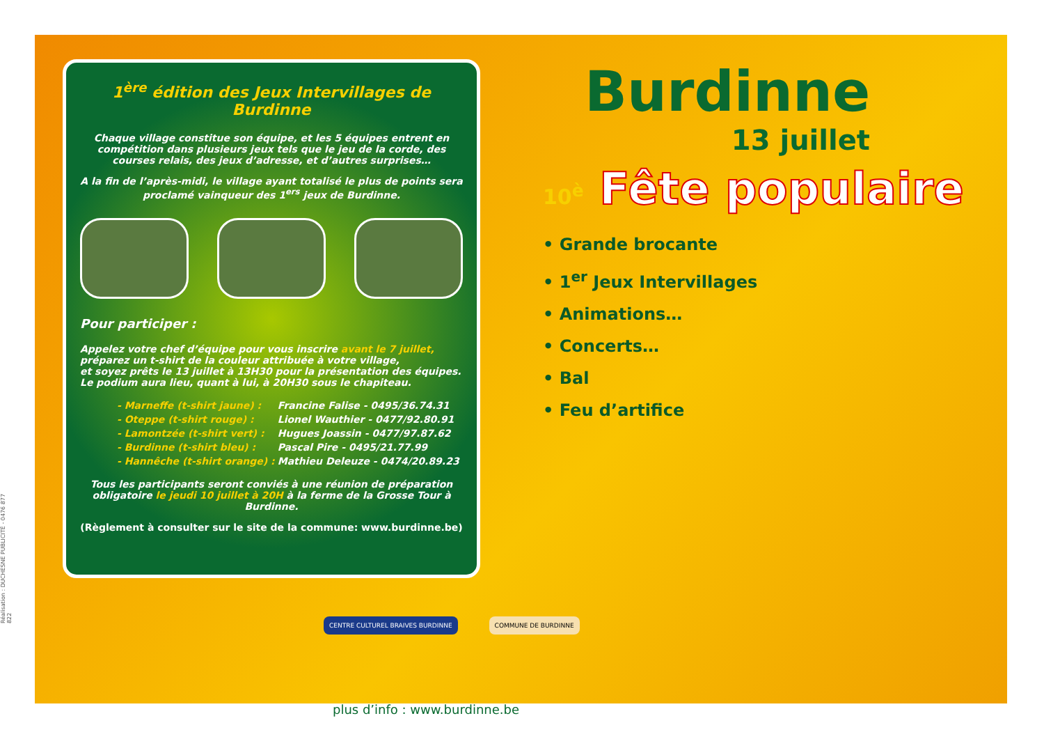Réalisation : DUCHESNE PUBLICITÉ - 0476 877 822
1<sup>ère</sup> édition des Jeux Intervillages de Burdinne
Chaque village constitue son équipe, et les 5 équipes entrent en compétition dans plusieurs jeux tels que le jeu de la corde, des courses relais, des jeux d’adresse, et d’autres surprises…
A la fin de l’après-midi, le village ayant totalisé le plus de points sera proclamé vainqueur des 1<sup>ers</sup> jeux de Burdinne.
Pour participer :
Appelez votre chef d’équipe pour vous inscrire avant le 7 juillet,
préparez un t-shirt de la couleur attribuée à votre village,
et soyez prêts le 13 juillet à 13H30 pour la présentation des équipes.
Le podium aura lieu, quant à lui, à 20H30 sous le chapiteau.
| - Marneffe (t-shirt jaune) : | Francine Falise - 0495/36.74.31 |
| - Oteppe (t-shirt rouge) : | Lionel Wauthier - 0477/92.80.91 |
| - Lamontzée (t-shirt vert) : | Hugues Joassin - 0477/97.87.62 |
| - Burdinne (t-shirt bleu) : | Pascal Pire - 0495/21.77.99 |
| - Hannêche (t-shirt orange) : | Mathieu Deleuze - 0474/20.89.23 |
Tous les participants seront conviés à une réunion de préparation obligatoire le jeudi 10 juillet à 20H à la ferme de la Grosse Tour à Burdinne.
(Règlement à consulter sur le site de la commune: www.burdinne.be)
Burdinne
13 juillet
10<sup>è</sup> Fête populaire
• Grande brocante
• 1<sup>er</sup> Jeux Intervillages
• Animations…
• Concerts…
• Bal
• Feu d’artifice
CENTRE CULTUREL BRAIVES BURDINNE
COMMUNE DE BURDINNE
plus d’info : www.burdinne.be